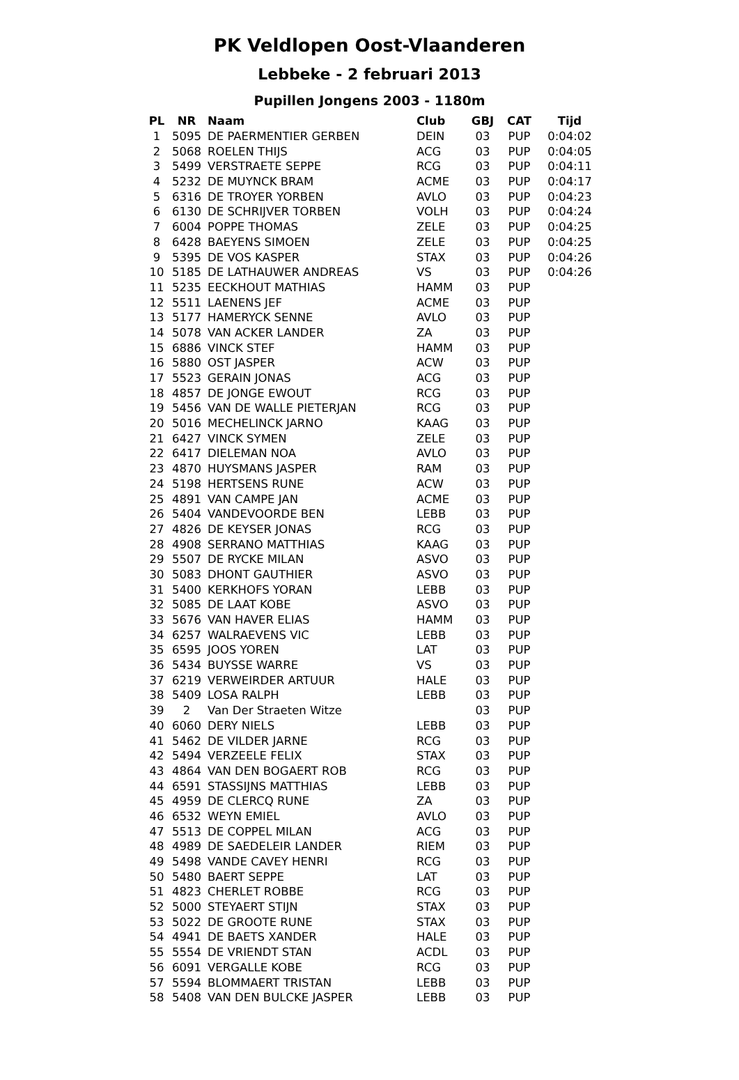PK Veldlopen Oost-Vlaanderen
Lebbeke - 2 februari 2013
Pupillen Jongens 2003 - 1180m
| PL | NR | Naam | Club | GBJ | CAT | Tijd |
| --- | --- | --- | --- | --- | --- | --- |
| 1 | 5095 | DE PAERMENTIER GERBEN | DEIN | 03 | PUP | 0:04:02 |
| 2 | 5068 | ROELEN THIJS | ACG | 03 | PUP | 0:04:05 |
| 3 | 5499 | VERSTRAETE SEPPE | RCG | 03 | PUP | 0:04:11 |
| 4 | 5232 | DE MUYNCK BRAM | ACME | 03 | PUP | 0:04:17 |
| 5 | 6316 | DE TROYER YORBEN | AVLO | 03 | PUP | 0:04:23 |
| 6 | 6130 | DE SCHRIJVER TORBEN | VOLH | 03 | PUP | 0:04:24 |
| 7 | 6004 | POPPE THOMAS | ZELE | 03 | PUP | 0:04:25 |
| 8 | 6428 | BAEYENS SIMOEN | ZELE | 03 | PUP | 0:04:25 |
| 9 | 5395 | DE VOS KASPER | STAX | 03 | PUP | 0:04:26 |
| 10 | 5185 | DE LATHAUWER ANDREAS | VS | 03 | PUP | 0:04:26 |
| 11 | 5235 | EECKHOUT MATHIAS | HAMM | 03 | PUP | |
| 12 | 5511 | LAENENS JEF | ACME | 03 | PUP | |
| 13 | 5177 | HAMERYCK SENNE | AVLO | 03 | PUP | |
| 14 | 5078 | VAN ACKER LANDER | ZA | 03 | PUP | |
| 15 | 6886 | VINCK STEF | HAMM | 03 | PUP | |
| 16 | 5880 | OST JASPER | ACW | 03 | PUP | |
| 17 | 5523 | GERAIN JONAS | ACG | 03 | PUP | |
| 18 | 4857 | DE JONGE EWOUT | RCG | 03 | PUP | |
| 19 | 5456 | VAN DE WALLE PIETERJAN | RCG | 03 | PUP | |
| 20 | 5016 | MECHELINCK JARNO | KAAG | 03 | PUP | |
| 21 | 6427 | VINCK SYMEN | ZELE | 03 | PUP | |
| 22 | 6417 | DIELEMAN NOA | AVLO | 03 | PUP | |
| 23 | 4870 | HUYSMANS JASPER | RAM | 03 | PUP | |
| 24 | 5198 | HERTSENS RUNE | ACW | 03 | PUP | |
| 25 | 4891 | VAN CAMPE JAN | ACME | 03 | PUP | |
| 26 | 5404 | VANDEVOORDE BEN | LEBB | 03 | PUP | |
| 27 | 4826 | DE KEYSER JONAS | RCG | 03 | PUP | |
| 28 | 4908 | SERRANO MATTHIAS | KAAG | 03 | PUP | |
| 29 | 5507 | DE RYCKE MILAN | ASVO | 03 | PUP | |
| 30 | 5083 | DHONT GAUTHIER | ASVO | 03 | PUP | |
| 31 | 5400 | KERKHOFS YORAN | LEBB | 03 | PUP | |
| 32 | 5085 | DE LAAT KOBE | ASVO | 03 | PUP | |
| 33 | 5676 | VAN HAVER ELIAS | HAMM | 03 | PUP | |
| 34 | 6257 | WALRAEVENS VIC | LEBB | 03 | PUP | |
| 35 | 6595 | JOOS YOREN | LAT | 03 | PUP | |
| 36 | 5434 | BUYSSE WARRE | VS | 03 | PUP | |
| 37 | 6219 | VERWEIRDER ARTUUR | HALE | 03 | PUP | |
| 38 | 5409 | LOSA RALPH | LEBB | 03 | PUP | |
| 39 | 2 | Van Der Straeten Witze | | 03 | PUP | |
| 40 | 6060 | DERY NIELS | LEBB | 03 | PUP | |
| 41 | 5462 | DE VILDER JARNE | RCG | 03 | PUP | |
| 42 | 5494 | VERZEELE FELIX | STAX | 03 | PUP | |
| 43 | 4864 | VAN DEN BOGAERT ROB | RCG | 03 | PUP | |
| 44 | 6591 | STASSIJNS MATTHIAS | LEBB | 03 | PUP | |
| 45 | 4959 | DE CLERCQ RUNE | ZA | 03 | PUP | |
| 46 | 6532 | WEYN EMIEL | AVLO | 03 | PUP | |
| 47 | 5513 | DE COPPEL MILAN | ACG | 03 | PUP | |
| 48 | 4989 | DE SAEDELEIR LANDER | RIEM | 03 | PUP | |
| 49 | 5498 | VANDE CAVEY HENRI | RCG | 03 | PUP | |
| 50 | 5480 | BAERT SEPPE | LAT | 03 | PUP | |
| 51 | 4823 | CHERLET ROBBE | RCG | 03 | PUP | |
| 52 | 5000 | STEYAERT STIJN | STAX | 03 | PUP | |
| 53 | 5022 | DE GROOTE RUNE | STAX | 03 | PUP | |
| 54 | 4941 | DE BAETS XANDER | HALE | 03 | PUP | |
| 55 | 5554 | DE VRIENDT STAN | ACDL | 03 | PUP | |
| 56 | 6091 | VERGALLE KOBE | RCG | 03 | PUP | |
| 57 | 5594 | BLOMMAERT TRISTAN | LEBB | 03 | PUP | |
| 58 | 5408 | VAN DEN BULCKE JASPER | LEBB | 03 | PUP | |